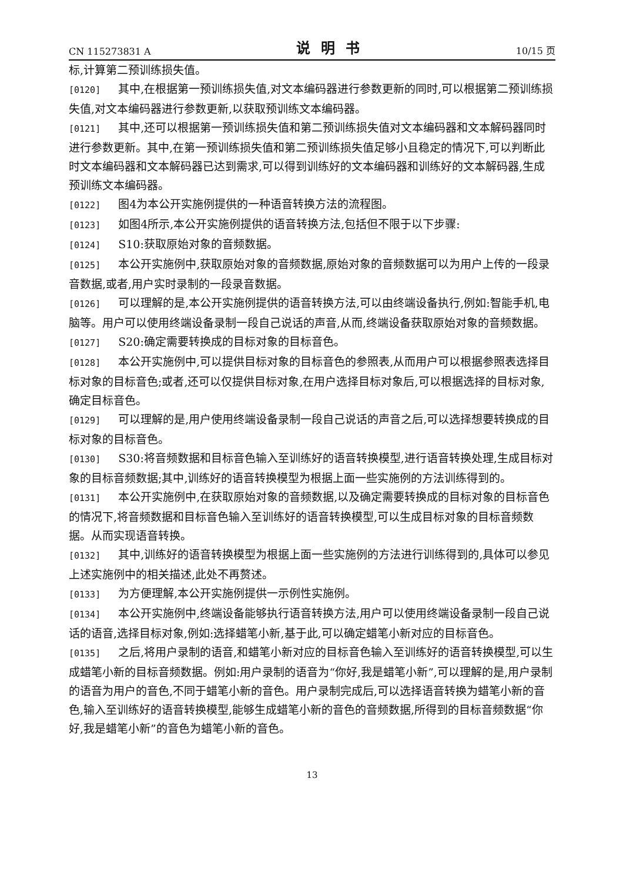CN 115273831 A 说明书 10/15 页
标,计算第二预训练损失值。
[0120] 其中,在根据第一预训练损失值,对文本编码器进行参数更新的同时,可以根据第二预训练损失值,对文本编码器进行参数更新,以获取预训练文本编码器。
[0121] 其中,还可以根据第一预训练损失值和第二预训练损失值对文本编码器和文本解码器同时进行参数更新。其中,在第一预训练损失值和第二预训练损失值足够小且稳定的情况下,可以判断此时文本编码器和文本解码器已达到需求,可以得到训练好的文本编码器和训练好的文本解码器,生成预训练文本编码器。
[0122] 图4为本公开实施例提供的一种语音转换方法的流程图。
[0123] 如图4所示,本公开实施例提供的语音转换方法,包括但不限于以下步骤:
[0124] S10:获取原始对象的音频数据。
[0125] 本公开实施例中,获取原始对象的音频数据,原始对象的音频数据可以为用户上传的一段录音数据,或者,用户实时录制的一段录音数据。
[0126] 可以理解的是,本公开实施例提供的语音转换方法,可以由终端设备执行,例如:智能手机,电脑等。用户可以使用终端设备录制一段自己说话的声音,从而,终端设备获取原始对象的音频数据。
[0127] S20:确定需要转换成的目标对象的目标音色。
[0128] 本公开实施例中,可以提供目标对象的目标音色的参照表,从而用户可以根据参照表选择目标对象的目标音色;或者,还可以仅提供目标对象,在用户选择目标对象后,可以根据选择的目标对象,确定目标音色。
[0129] 可以理解的是,用户使用终端设备录制一段自己说话的声音之后,可以选择想要转换成的目标对象的目标音色。
[0130] S30:将音频数据和目标音色输入至训练好的语音转换模型,进行语音转换处理,生成目标对象的目标音频数据;其中,训练好的语音转换模型为根据上面一些实施例的方法训练得到的。
[0131] 本公开实施例中,在获取原始对象的音频数据,以及确定需要转换成的目标对象的目标音色的情况下,将音频数据和目标音色输入至训练好的语音转换模型,可以生成目标对象的目标音频数据。从而实现语音转换。
[0132] 其中,训练好的语音转换模型为根据上面一些实施例的方法进行训练得到的,具体可以参见上述实施例中的相关描述,此处不再赘述。
[0133] 为方便理解,本公开实施例提供一示例性实施例。
[0134] 本公开实施例中,终端设备能够执行语音转换方法,用户可以使用终端设备录制一段自己说话的语音,选择目标对象,例如:选择蜡笔小新,基于此,可以确定蜡笔小新对应的目标音色。
[0135] 之后,将用户录制的语音,和蜡笔小新对应的目标音色输入至训练好的语音转换模型,可以生成蜡笔小新的目标音频数据。例如:用户录制的语音为“你好,我是蜡笔小新”,可以理解的是,用户录制的语音为用户的音色,不同于蜡笔小新的音色。用户录制完成后,可以选择语音转换为蜡笔小新的音色,输入至训练好的语音转换模型,能够生成蜡笔小新的音色的音频数据,所得到的目标音频数据“你好,我是蜡笔小新”的音色为蜡笔小新的音色。
13